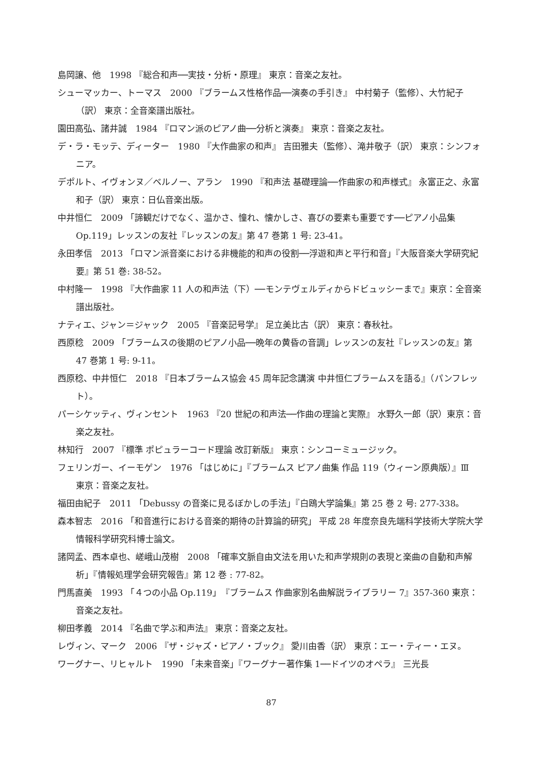島岡譲、他　1998 『総合和声──実技・分析・原理』 東京：音楽之友社。
シューマッカー、トーマス　2000 『ブラームス性格作品──演奏の手引き』 中村菊子（監修）、大竹紀子（訳） 東京：全音楽譜出版社。
園田高弘、諸井誠　1984 『ロマン派のピアノ曲──分析と演奏』 東京：音楽之友社。
デ・ラ・モッテ、ディーター　1980 『大作曲家の和声』 吉田雅夫（監修）、滝井敬子（訳） 東京：シンフォニア。
デポルト、イヴォンヌ／ベルノー、アラン　1990 『和声法 基礎理論──作曲家の和声様式』 永富正之、永富和子（訳） 東京：日仏音楽出版。
中井恒仁　2009 「諦観だけでなく、温かさ、憧れ、懐かしさ、喜びの要素も重要です──ピアノ小品集 Op.119」レッスンの友社『レッスンの友』第 47 巻第 1 号: 23-41。
永田孝信　2013 「ロマン派音楽における非機能的和声の役割──浮遊和声と平行和音」『大阪音楽大学研究紀要』第 51 巻: 38-52。
中村隆一　1998 『大作曲家 11 人の和声法（下）──モンテヴェルディからドビュッシーまで』東京：全音楽譜出版社。
ナティエ、ジャン＝ジャック　2005 『音楽記号学』 足立美比古（訳） 東京：春秋社。
西原稔　2009 「ブラームスの後期のピアノ小品──晩年の黄昏の音調」レッスンの友社『レッスンの友』第 47 巻第 1 号: 9-11。
西原稔、中井恒仁　2018 『日本ブラームス協会 45 周年記念講演 中井恒仁ブラームスを語る』（パンフレット）。
パーシケッティ、ヴィンセント　1963 『20 世紀の和声法──作曲の理論と実際』 水野久一郎（訳）東京：音楽之友社。
林知行　2007 『標準 ポピュラーコード理論 改訂新版』 東京：シンコーミュージック。
フェリンガー、イーモゲン　1976 「はじめに」『ブラームス ピアノ曲集 作品 119（ウィーン原典版）』Ⅲ　東京：音楽之友社。
福田由紀子　2011 「Debussy の音楽に見るぼかしの手法」『白鴎大学論集』第 25 巻 2 号: 277-338。
森本智志　2016 「和音進行における音楽的期待の計算論的研究」 平成 28 年度奈良先端科学技術大学院大学情報科学研究科博士論文。
諸岡孟、西本卓也、嵯峨山茂樹　2008 「確率文脈自由文法を用いた和声学規則の表現と楽曲の自動和声解析」『情報処理学会研究報告』第 12 巻 : 77-82。
門馬直美　1993 「４つの小品 Op.119」『ブラームス 作曲家別名曲解説ライブラリー 7』357-360 東京：音楽之友社。
柳田孝義　2014 『名曲で学ぶ和声法』 東京：音楽之友社。
レヴィン、マーク　2006 『ザ・ジャズ・ピアノ・ブック』 愛川由香（訳） 東京：エー・ティー・エヌ。
ワーグナー、リヒャルト　1990 「未来音楽」『ワーグナー著作集 1──ドイツのオペラ』 三光長
87